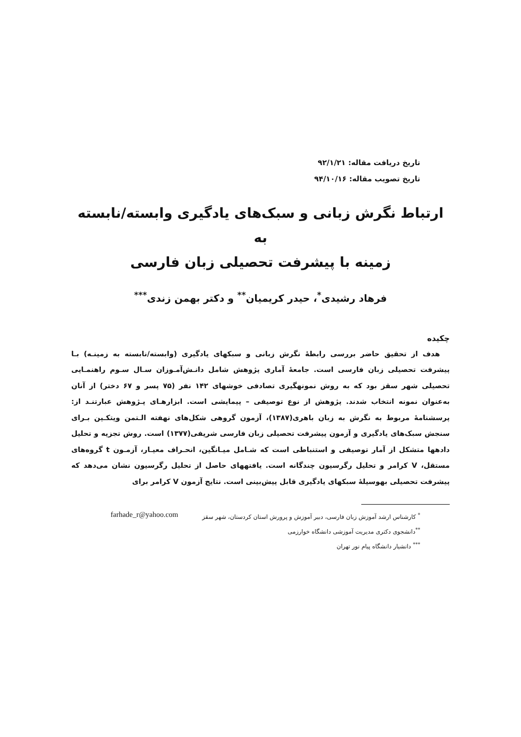تاریخ دریافت مقاله: ۹۲/۱/۲۱
تاریخ تصویب مقاله: ۹۴/۱۰/۱۶
ارتباط نگرش زبانی و سبک‌های یادگیری وابسته/نابسته به
زمینه با پیشرفت تحصیلی زبان فارسی
فرهاد رشیدی<sup>*</sup>، حیدر کریمیان<sup>**</sup> و دکتر بهمن زندی<sup>***</sup>
چکیده
هدف از تحقیق حاضر بررسی رابطهٔ نگرش زبانی و سبکهای یادگیری (وابسته/نابسته به زمینـه) بـا پیشرفت تحصیلی زبان فارسی است. جامعهٔ آماری پژوهش شامل دانـش‌آمـوزان سـال سـوم راهنمـایی تحصیلی شهر سقز بود که به روش نمونهگیری تصادفی خوشهای ۱۴۲ نفر (۷۵ پسر و ۶۷ دختر) از آنان به‌عنوان نمونه انتخاب شدند. پژوهش از نوع توصیفی – پیمایشی است. ابزارهـای پـژوهش عبارتنـد از: پرسشنامهٔ مربوط به نگرش به زبان باهری(۱۳۸۷)، آزمون گروهی شکل‌های نهفته الـتمن ویتکـین بـرای سنجش سبک‌های یادگیری و آزمون پیشرفت تحصیلی زبان فارسی شریفی(۱۳۷۷) است. روش تجزیه و تحلیل دادهها متشکل از آمار توصیفی و استنباطی است که شـامل میـانگین، انحـراف معیـار، آزمـون t گروه‌های مستقل، V کرامر و تحلیل رگرسیون چندگانه است. یافتههای حاصل از تحلیل رگرسیون نشان می‌دهد که پیشرفت تحصیلی بهوسیلهٔ سبکهای یادگیری قابل پیش‌بینی است. نتایج آزمون V کرامر برای
<sup>*</sup> کارشناس ارشد آموزش زبان فارسی، دبیر آموزش و پرورش استان کردستان، شهر سقز farhade_r@yahoo.com
<sup>**</sup> دانشجوی دکتری مدیریت آموزشی دانشگاه خوارزمی
<sup>***</sup> دانشیار دانشگاه پیام نور تهران